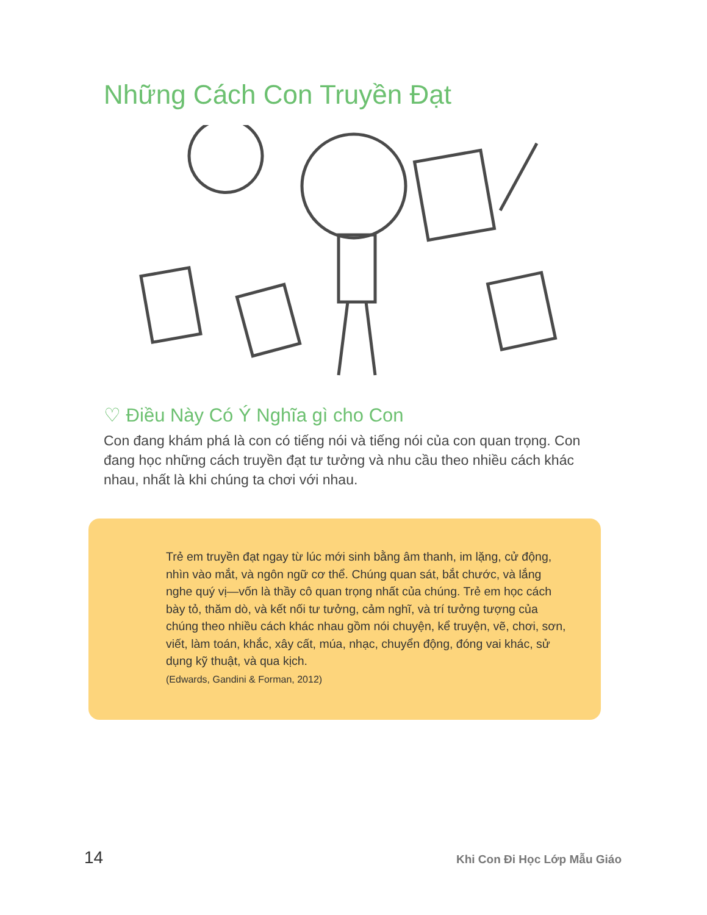Những Cách Con Truyền Đạt
♡ Điều Này Có Ý Nghĩa gì cho Con
Con đang khám phá là con có tiếng nói và tiếng nói của con quan trọng. Con đang học những cách truyền đạt tư tưởng và nhu cầu theo nhiều cách khác nhau, nhất là khi chúng ta chơi với nhau.
Trẻ em truyền đạt ngay từ lúc mới sinh bằng âm thanh, im lặng, cử động, nhìn vào mắt, và ngôn ngữ cơ thể. Chúng quan sát, bắt chước, và lắng nghe quý vị—vốn là thầy cô quan trọng nhất của chúng. Trẻ em học cách bày tỏ, thăm dò, và kết nối tư tưởng, cảm nghĩ, và trí tưởng tượng của chúng theo nhiều cách khác nhau gồm nói chuyện, kể truyện, vẽ, chơi, sơn, viết, làm toán, khắc, xây cất, múa, nhạc, chuyển động, đóng vai khác, sử dụng kỹ thuật, và qua kịch.
(Edwards, Gandini & Forman, 2012)
14 Khi Con Đi Học Lớp Mẫu Giáo